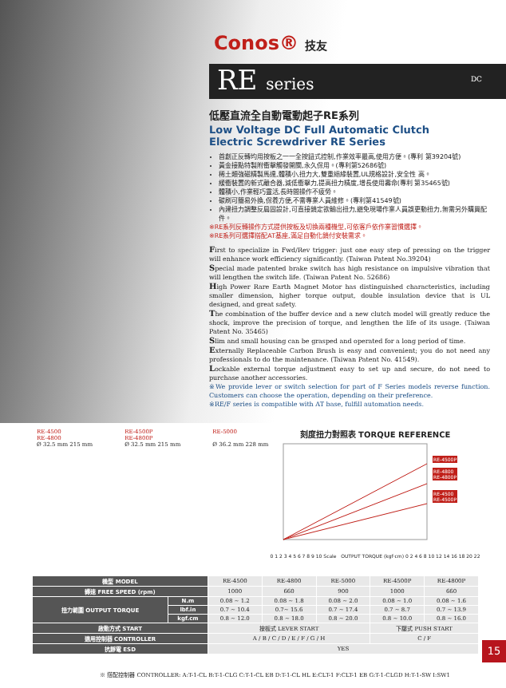Conos® 技友
RE series DC
低壓直流全自動電動起子RE系列
Low Voltage DC Full Automatic Clutch
Electric Screwdriver RE Series
首創正反轉均用按板之一一全按鈕式控制,作業效率最高,使用方便。(專利 第39204號)
黃金接點特製附衝擊觸發開關,永久保用。(專利第52686號)
稀土類強磁精製馬達,體積小,扭力大,雙重絕緣裝置,UL規格設計,安全性 高。
緩衝裝置的新式離合器,減低衝擊力,提高扭力精度,增長使用壽命(專利 第35465號)
體積小,作業輕巧靈活,長時間操作不疲勞。
碳刷可簡易外換,保養方便,不需專業人員維修。(專利第41549號)
內建扭力調整反扁固設計,可直接鎖定欲輸出扭力,避免現場作業人員誤更動扭力,無需另外購買配件。
※RE系列反轉操作方式提供按板及切換兩種機型,可依客戶依作業習慣選擇。
※RE系列可選擇搭配AT基座,滿足自動化鎖付安裝需求。
First to specialize in Fwd/Rev trigger: just one easy step of pressing on the trigger will enhance work efficiency significantly. (Taiwan Patent No.39204)
Special made patented brake switch has high resistance on impulsive vibration that will lengthen the switch life. (Taiwan Patent No. 52686)
High Power Rare Earth Magnet Motor has distinguished characteristics, including smaller dimension, higher torque output, double insulation device that is UL designed, and great safety.
The combination of the buffer device and a new clutch model will greatly reduce the shock, improve the precision of torque, and lengthen the life of its usage. (Taiwan Patent No. 35465)
Slim and small housing can be grasped and operated for a long period of time.
Externally Replaceable Carbon Brush is easy and convenient; you do not need any professionals to do the maintenance. (Taiwan Patent No. 41549).
Lockable external torque adjustment easy to set up and secure, do not need to purchase another accessories.
※We provide lever or switch selection for part of F Series models reverse function. Customers can choose the operation, depending on their preference.
※RE/F series is compatible with AT base, fulfill automation needs.
RE-4500
RE-4800
Ø 32.5 mm 215 mm
RE-4500P
RE-4800P
Ø 32.5 mm 215 mm
RE-5000
Ø 36.2 mm 228 mm
刻度扭力對照表 TORQUE REFERENCE
RE-4500P
RE-4800
RE-4800P
RE-4500
RE-4500P
0 1 2 3 4 5 6 7 8 9 10 Scale OUTPUT TORQUE (kgf·cm) 0 2 4 6 8 10 12 14 16 18 20 22
| 機型 MODEL | | RE-4500 | RE-4800 | RE-5000 | RE-4500P | RE-4800P |
| 轉速 FREE SPEED (rpm) | | 1000 | 660 | 900 | 1000 | 660 |
| 扭力範圍 OUTPUT TORQUE | N.m | 0.08 ~ 1.2 | 0.08 ~ 1.8 | 0.08 ~ 2.0 | 0.08 ~ 1.0 | 0.08 ~ 1.6 |
| | lbf.in | 0.7 ~ 10.4 | 0.7~ 15.6 | 0.7 ~ 17.4 | 0.7 ~ 8.7 | 0.7 ~ 13.9 |
| | kgf.cm | 0.8 ~ 12.0 | 0.8 ~ 18.0 | 0.8 ~ 20.0 | 0.8 ~ 10.0 | 0.8 ~ 16.0 |
| 啟動方式 START | | 按板式 LEVER START | | | 下壓式 PUSH START | |
| 適用控制器 CONTROLLER | | A / B / C / D / E / F / G / H | | | C / F | |
| 抗靜電 ESD | | YES | | | | |
※ 搭配控制器 CONTROLLER: A:T-1-CL B:T-1-CLG C:T-1-CL EB D:T-1-CL HL E:CLT-1 F:CLT-1 EB G:T-1-CLGD H:T-1-SW I:SW1
15